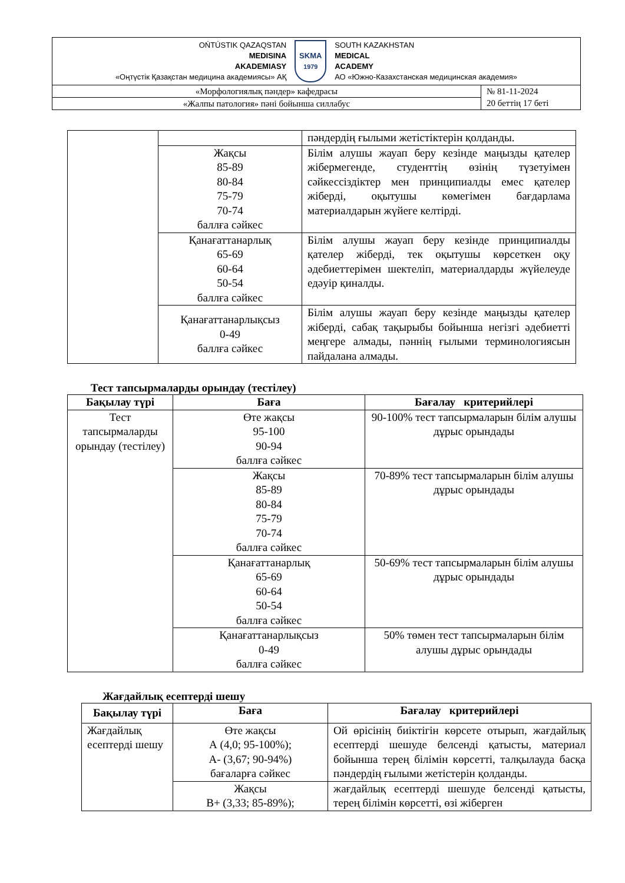| ОŃTÚSTIK QAZAQSTAN MEDISINA AKADEMIASY «Оңтүстік Қазақстан медицина академиясы» АҚ SKMA 1979 SOUTH KAZAKHSTAN MEDICAL ACADEMY АО «Южно-Казахстанская медицинская академия» | |
| «Морфологиялық пәндер» кафедрасы | № 81-11-2024 20 беттің 17 беті |
| «Жалпы патология» пәні бойынша силлабус | |
| | | пәндердің ғылыми жетістіктерін қолданды. |
| | Жақсы 85-89 80-84 75-79 70-74 баллға сәйкес | Білім алушы жауап беру кезінде маңызды қателер жібермегенде, студенттің өзінің түзетуімен сәйкессіздіктер мен принципиалды емес қателер жіберді, оқытушы көмегімен бағдарлама материалдарын жүйеге келтірді. |
| | Қанағаттанарлық 65-69 60-64 50-54 баллға сәйкес | Білім алушы жауап беру кезінде принципиалды қателер жіберді, тек оқытушы көрсеткен оқу әдебиеттерімен шектеліп, материалдарды жүйелеуде едәуір қиналды. |
| | Қанағаттанарлықсыз 0-49 баллға сәйкес | Білім алушы жауап беру кезінде маңызды қателер жіберді, сабақ тақырыбы бойынша негізгі әдебиетті меңгере алмады, пәннің ғылыми терминологиясын пайдалана алмады. |
Тест тапсырмаларды орындау (тестілеу)
| Бақылау түрі | Баға | Бағалау критерийлері |
| --- | --- | --- |
| Тест тапсырмаларды орындау (тестілеу) | Өте жақсы 95-100 90-94 баллға сәйкес | 90-100% тест тапсырмаларын білім алушы дұрыс орындады |
| | Жақсы 85-89 80-84 75-79 70-74 баллға сәйкес | 70-89% тест тапсырмаларын білім алушы дұрыс орындады |
| | Қанағаттанарлық 65-69 60-64 50-54 баллға сәйкес | 50-69% тест тапсырмаларын білім алушы дұрыс орындады |
| | Қанағаттанарлықсыз 0-49 баллға сәйкес | 50% төмен тест тапсырмаларын білім алушы дұрыс орындады |
Жағдайлық есептерді шешу
| Бақылау түрі | Баға | Бағалау критерийлері |
| --- | --- | --- |
| Жағдайлық есептерді шешу | Өте жақсы А (4,0; 95-100%); А- (3,67; 90-94%) бағаларға сәйкес | Ой өрісінің биіктігін көрсете отырып, жағдайлық есептерді шешуде белсенді қатысты, материал бойынша терең білімін көрсетті, талқылауда басқа пәндердің ғылыми жетістерін қолданды. |
| | Жақсы В+ (3,33; 85-89%); | жағдайлық есептерді шешуде белсенді қатысты, терең білімін көрсетті, өзі жіберген |